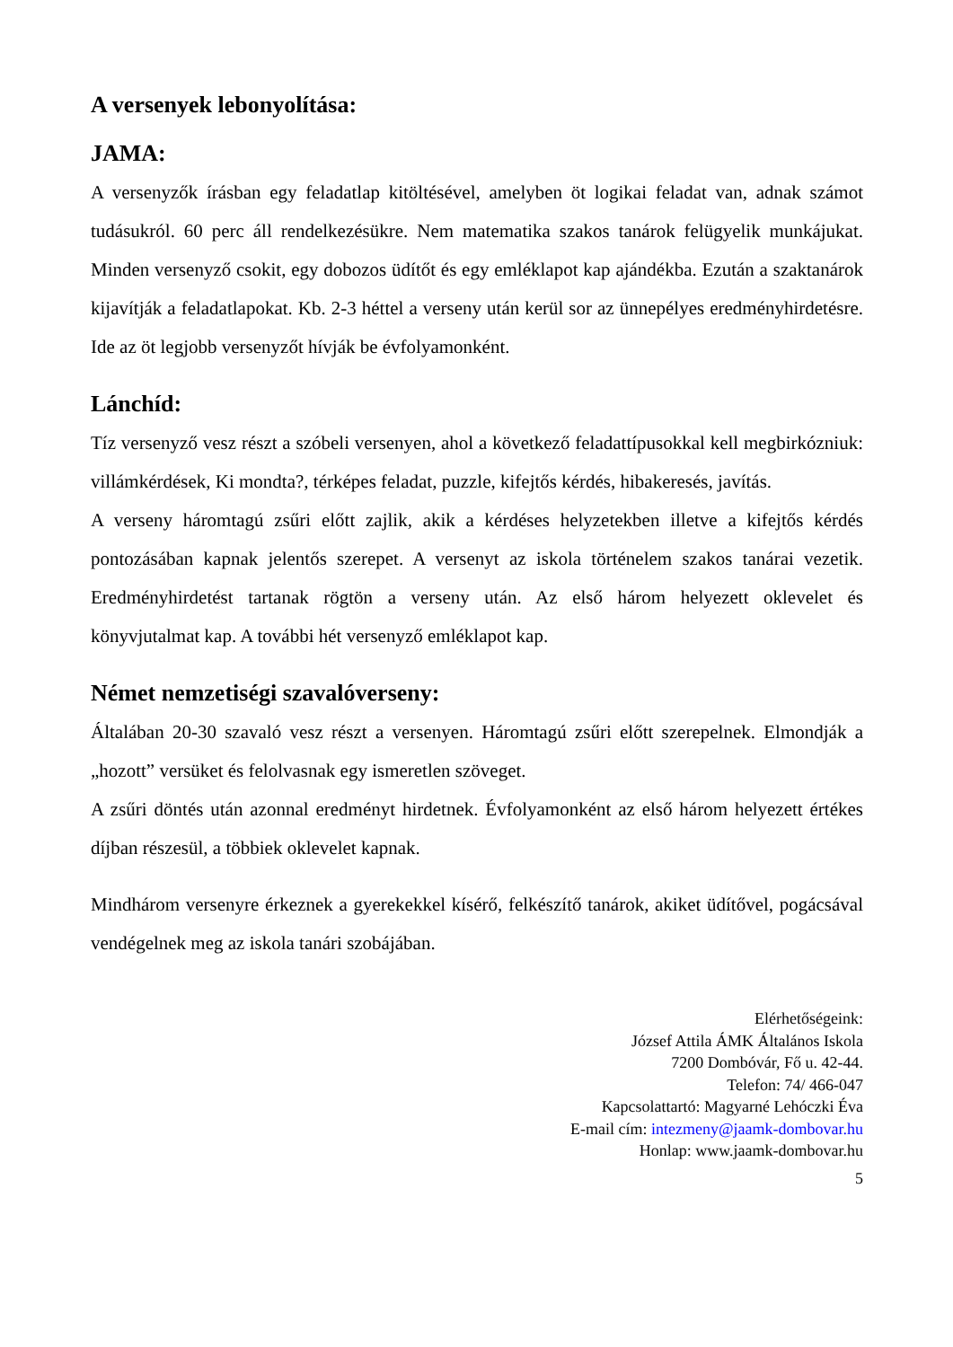A versenyek lebonyolítása:
JAMA:
A versenyzők írásban egy feladatlap kitöltésével, amelyben öt logikai feladat van, adnak számot tudásukról. 60 perc áll rendelkezésükre. Nem matematika szakos tanárok felügyelik munkájukat. Minden versenyző csokit, egy dobozos üdítőt és egy emléklapot kap ajándékba. Ezután a szaktanárok kijavítják a feladatlapokat. Kb. 2-3 héttel a verseny után kerül sor az ünnepélyes eredményhirdetésre. Ide az öt legjobb versenyzőt hívják be évfolyamonként.
Lánchíd:
Tíz versenyző vesz részt a szóbeli versenyen, ahol a következő feladattípusokkal kell megbirkózniuk: villámkérdések, Ki mondta?, térképes feladat, puzzle, kifejtős kérdés, hibakeresés, javítás.
A verseny háromtagú zsűri előtt zajlik, akik a kérdéses helyzetekben illetve a kifejtős kérdés pontozásában kapnak jelentős szerepet. A versenyt az iskola történelem szakos tanárai vezetik. Eredményhirdetést tartanak rögtön a verseny után. Az első három helyezett oklevelet és könyvjutalmat kap. A további hét versenyző emléklapot kap.
Német nemzetiségi szavalóverseny:
Általában 20-30 szavaló vesz részt a versenyen. Háromtagú zsűri előtt szerepelnek. Elmondják a „hozott” versüket és felolvasnak egy ismeretlen szöveget.
A zsűri döntés után azonnal eredményt hirdetnek. Évfolyamonként az első három helyezett értékes díjban részesül, a többiek oklevelet kapnak.
Mindhárom versenyre érkeznek a gyerekekkel kísérő, felkészítő tanárok, akiket üdítővel, pogácsával vendégelnek meg az iskola tanári szobájában.
Elérhetőségeink:
József Attila ÁMK Általános Iskola
7200 Dombóvár, Fő u. 42-44.
Telefon: 74/ 466-047
Kapcsolattartó: Magyarné Lehóczki Éva
E-mail cím: intezmeny@jaamk-dombovar.hu
Honlap: www.jaamk-dombovar.hu
5